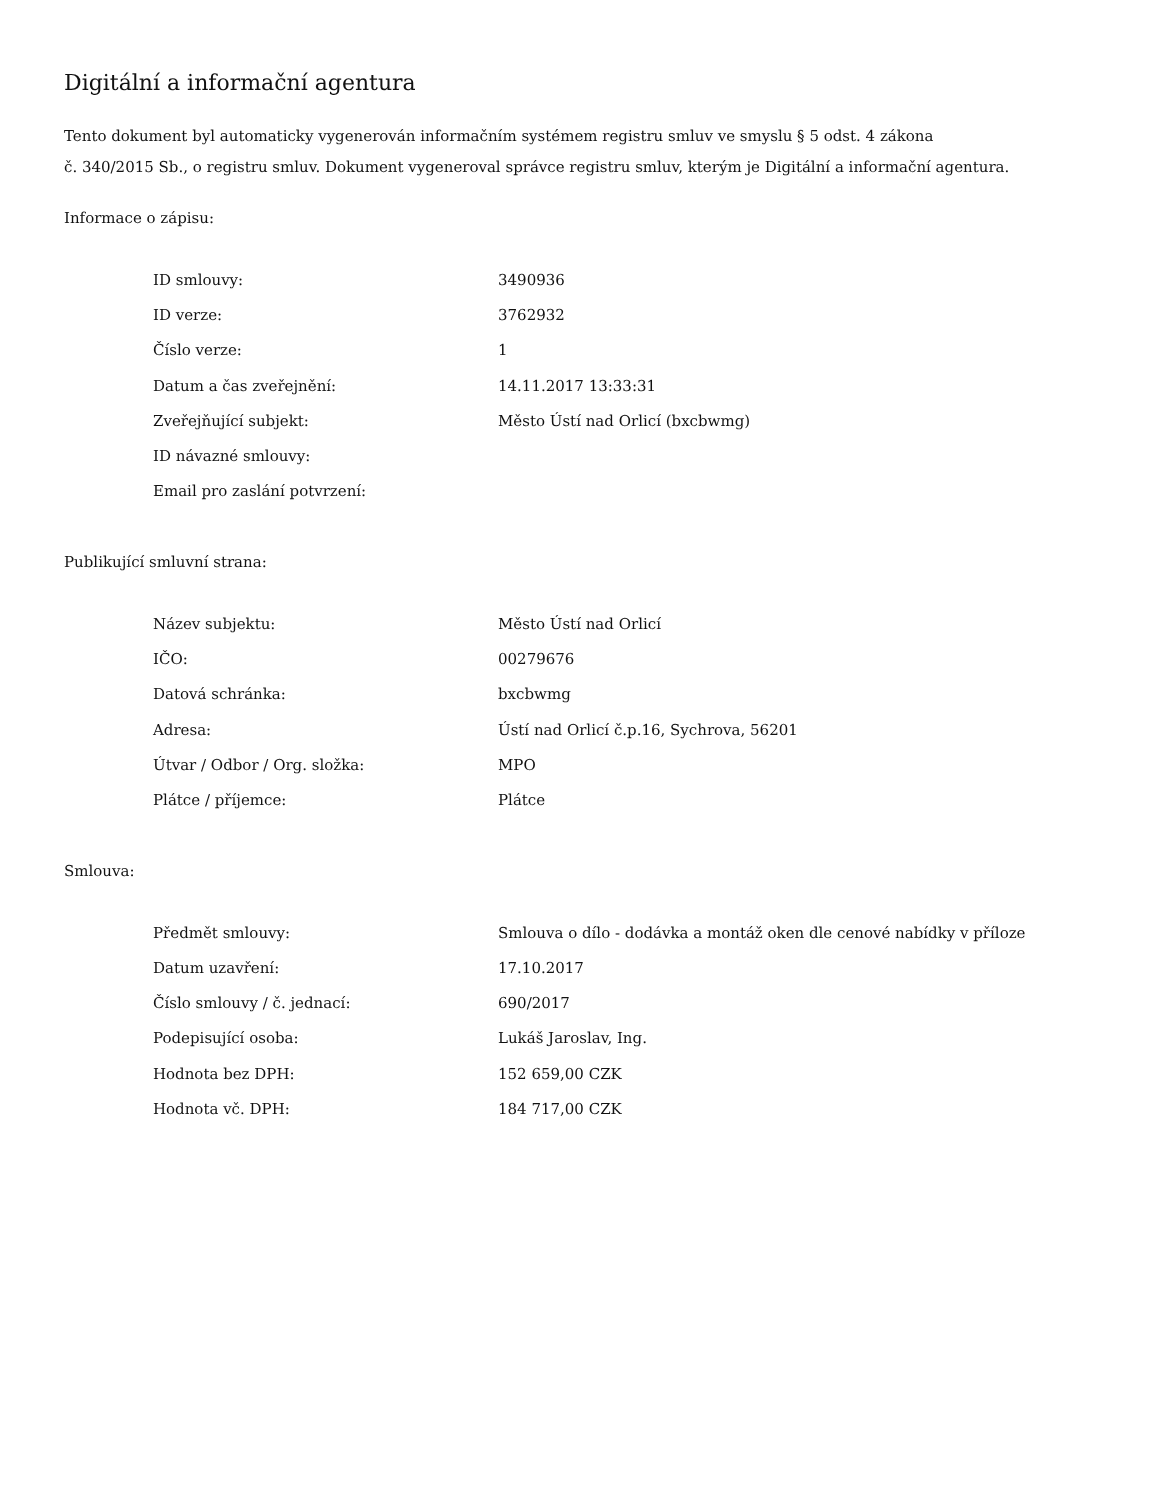Digitální a informační agentura
Tento dokument byl automaticky vygenerován informačním systémem registru smluv ve smyslu § 5 odst. 4 zákona
č. 340/2015 Sb., o registru smluv. Dokument vygeneroval správce registru smluv, kterým je Digitální a informační agentura.
Informace o zápisu:
| ID smlouvy: | 3490936 |
| ID verze: | 3762932 |
| Číslo verze: | 1 |
| Datum a čas zveřejnění: | 14.11.2017 13:33:31 |
| Zveřejňující subjekt: | Město Ústí nad Orlicí (bxcbwmg) |
| ID návazné smlouvy: | |
| Email pro zaslání potvrzení: | |
Publikující smluvní strana:
| Název subjektu: | Město Ústí nad Orlicí |
| IČO: | 00279676 |
| Datová schránka: | bxcbwmg |
| Adresa: | Ústí nad Orlicí č.p.16, Sychrova, 56201 |
| Útvar / Odbor / Org. složka: | MPO |
| Plátce / příjemce: | Plátce |
Smlouva:
| Předmět smlouvy: | Smlouva o dílo - dodávka a montáž oken dle cenové nabídky v příloze |
| Datum uzavření: | 17.10.2017 |
| Číslo smlouvy / č. jednací: | 690/2017 |
| Podepisující osoba: | Lukáš Jaroslav, Ing. |
| Hodnota bez DPH: | 152 659,00 CZK |
| Hodnota vč. DPH: | 184 717,00 CZK |